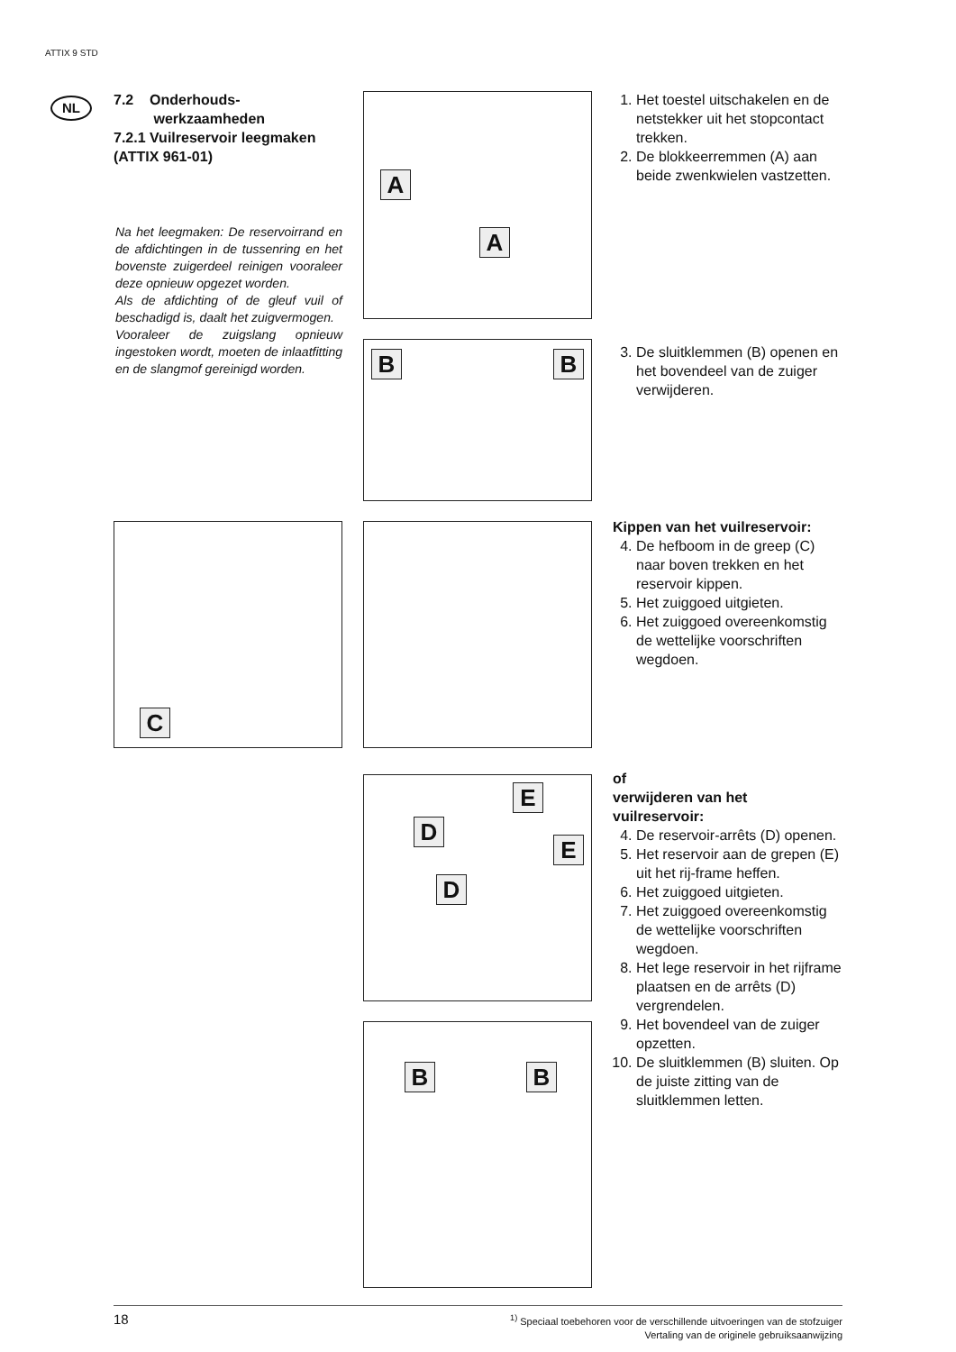ATTIX 9 STD
NL
7.2 Onderhouds-
werkzaamheden
7.2.1 Vuilreservoir leegmaken (ATTIX 961-01)
Na het leegmaken: De reservoirrand en de afdichtingen in de tussenring en het bovenste zuigerdeel reinigen vooraleer deze opnieuw opgezet worden.
Als de afdichting of de gleuf vuil of beschadigd is, daalt het zuigvermogen.
Vooraleer de zuigslang opnieuw ingestoken wordt, moeten de inlaatfitting en de slangmof gereinigd worden.
A
A
B B
C
E
D
E
D
B B
1. Het toestel uitschakelen en de netstekker uit het stopcontact trekken.
2. De blokkeerremmen (A) aan beide zwenkwielen vastzetten.
3. De sluitklemmen (B) openen en het bovendeel van de zuiger verwijderen.
Kippen van het vuilreservoir:
4. De hefboom in de greep (C) naar boven trekken en het reservoir kippen.
5. Het zuiggoed uitgieten.
6. Het zuiggoed overeenkomstig de wettelijke voorschriften wegdoen.
of
verwijderen van het vuilreservoir:
4. De reservoir-arrêts (D) openen.
5. Het reservoir aan de grepen (E) uit het rij-frame heffen.
6. Het zuiggoed uitgieten.
7. Het zuiggoed overeenkomstig de wettelijke voorschriften wegdoen.
8. Het lege reservoir in het rijframe plaatsen en de arrêts (D) vergrendelen.
9. Het bovendeel van de zuiger opzetten.
10. De sluitklemmen (B) sluiten. Op de juiste zitting van de sluitklemmen letten.
<sup>1)</sup> Speciaal toebehoren voor de verschillende uitvoeringen van de stofzuiger
Vertaling van de originele gebruiksaanwijzing 18